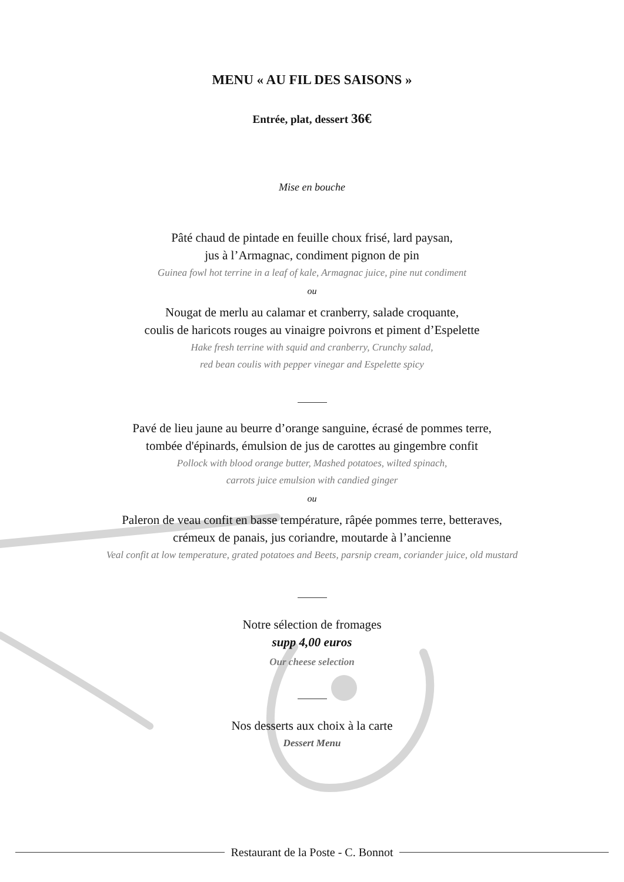MENU « AU FIL DES SAISONS »
Entrée, plat, dessert 36€
Mise en bouche
Pâté chaud de pintade en feuille choux frisé, lard paysan,
jus à l’Armagnac, condiment pignon de pin
Guinea fowl hot terrine in a leaf of kale, Armagnac juice, pine nut condiment
ou
Nougat de merlu au calamar et cranberry, salade croquante,
coulis de haricots rouges au vinaigre poivrons et piment d’Espelette
Hake fresh terrine with squid and cranberry, Crunchy salad,
red bean coulis with pepper vinegar and Espelette spicy
Pavé de lieu jaune au beurre d’orange sanguine, écrasé de pommes terre,
tombée d'épinards, émulsion de jus de carottes au gingembre confit
Pollock with blood orange butter, Mashed potatoes, wilted spinach,
carrots juice emulsion with candied ginger
ou
Paleron de veau confit en basse température, râpée pommes terre, betteraves,
crémeux de panais, jus coriandre, moutarde à l’ancienne
Veal confit at low temperature, grated potatoes and Beets, parsnip cream, coriander juice, old mustard
Notre sélection de fromages
supp 4,00 euros
Our cheese selection
Nos desserts aux choix à la carte
Dessert Menu
Restaurant de la Poste - C. Bonnot